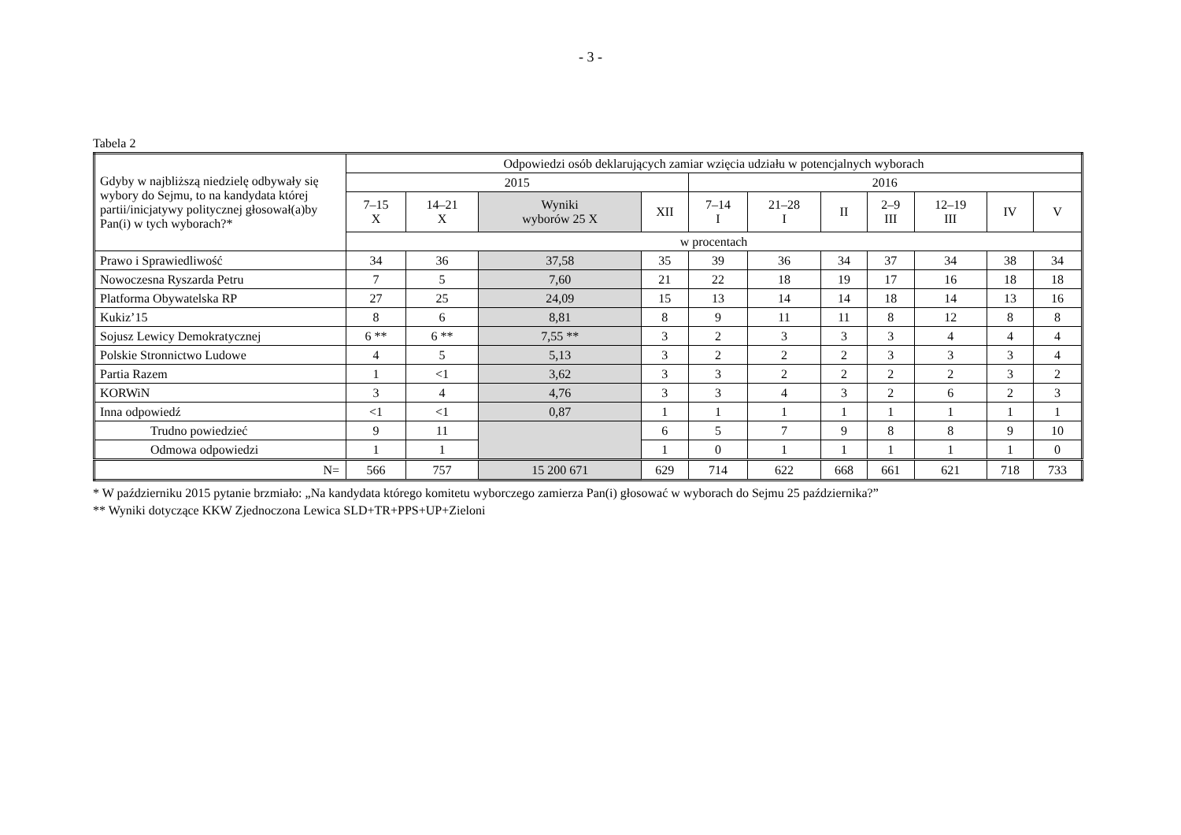- 3 -
Tabela 2
| Gdyby w najbliższą niedzielę odbywały się wybory do Sejmu, to na kandydata której partii/inicjatywy politycznej głosował(a)by Pan(i) w tych wyborach?* | Odpowiedzi osób deklarujących zamiar wzięcia udziału w potencjalnych wyborach | | | | | | | | | | |
| --- | --- | --- | --- | --- | --- | --- | --- | --- | --- | --- | --- |
| | 2015 | | | | 2016 | | | | | | |
| | 7–15 X | 14–21 X | Wyniki wyborów 25 X | XII | 7–14 I | 21–28 I | II | 2–9 III | 12–19 III | IV | V |
| | w procentach | | | | | | | | | | |
| Prawo i Sprawiedliwość | 34 | 36 | 37,58 | 35 | 39 | 36 | 34 | 37 | 34 | 38 | 34 |
| Nowoczesna Ryszarda Petru | 7 | 5 | 7,60 | 21 | 22 | 18 | 19 | 17 | 16 | 18 | 18 |
| Platforma Obywatelska RP | 27 | 25 | 24,09 | 15 | 13 | 14 | 14 | 18 | 14 | 13 | 16 |
| Kukiz’15 | 8 | 6 | 8,81 | 8 | 9 | 11 | 11 | 8 | 12 | 8 | 8 |
| Sojusz Lewicy Demokratycznej | 6 ** | 6 ** | 7,55 ** | 3 | 2 | 3 | 3 | 3 | 4 | 4 | 4 |
| Polskie Stronnictwo Ludowe | 4 | 5 | 5,13 | 3 | 2 | 2 | 2 | 3 | 3 | 3 | 4 |
| Partia Razem | 1 | <1 | 3,62 | 3 | 3 | 2 | 2 | 2 | 2 | 3 | 2 |
| KORWiN | 3 | 4 | 4,76 | 3 | 3 | 4 | 3 | 2 | 6 | 2 | 3 |
| Inna odpowiedź | <1 | <1 | 0,87 | 1 | 1 | 1 | 1 | 1 | 1 | 1 | 1 |
| Trudno powiedzieć | 9 | 11 | | 6 | 5 | 7 | 9 | 8 | 8 | 9 | 10 |
| Odmowa odpowiedzi | 1 | 1 | | 1 | 0 | 1 | 1 | 1 | 1 | 1 | 0 |
| N= | 566 | 757 | 15 200 671 | 629 | 714 | 622 | 668 | 661 | 621 | 718 | 733 |
* W październiku 2015 pytanie brzmiało: „Na kandydata którego komitetu wyborczego zamierza Pan(i) głosować w wyborach do Sejmu 25 października?”
** Wyniki dotyczące KKW Zjednoczona Lewica SLD+TR+PPS+UP+Zieloni